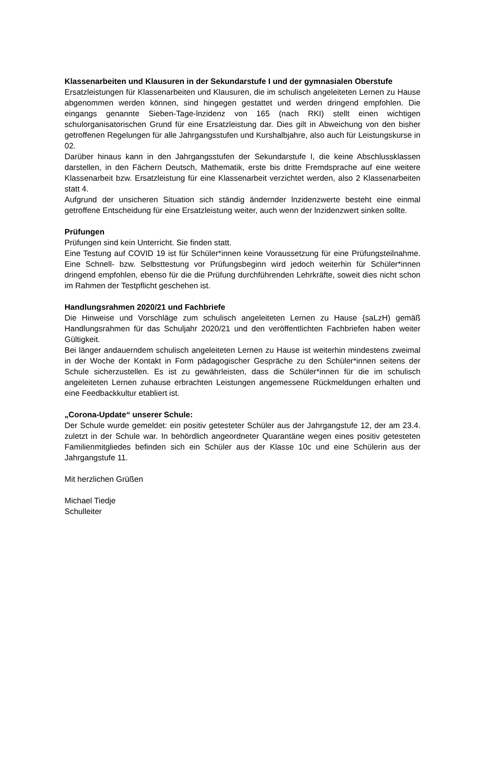Klassenarbeiten und Klausuren in der Sekundarstufe I und der gymnasialen Oberstufe
Ersatzleistungen für Klassenarbeiten und Klausuren, die im schulisch angeleiteten Lernen zu Hause abgenommen werden können, sind hingegen gestattet und werden dringend empfohlen. Die eingangs genannte Sieben-Tage-lnzidenz von 165 (nach RKI) stellt einen wichtigen schulorganisatorischen Grund für eine Ersatzleistung dar. Dies gilt in Abweichung von den bisher getroffenen Regelungen für alle Jahrgangsstufen und Kurshalbjahre, also auch für Leistungskurse in 02.
Darüber hinaus kann in den Jahrgangsstufen der Sekundarstufe I, die keine Abschlussklassen darstellen, in den Fächern Deutsch, Mathematik, erste bis dritte Fremdsprache auf eine weitere Klassenarbeit bzw. Ersatzleistung für eine Klassenarbeit verzichtet werden, also 2 Klassenarbeiten statt 4.
Aufgrund der unsicheren Situation sich ständig ändernder lnzidenzwerte besteht eine einmal getroffene Entscheidung für eine Ersatzleistung weiter, auch wenn der lnzidenzwert sinken sollte.
Prüfungen
Prüfungen sind kein Unterricht. Sie finden statt.
Eine Testung auf COVID 19 ist für Schüler*innen keine Voraussetzung für eine Prüfungsteilnahme. Eine Schnell- bzw. Selbsttestung vor Prüfungsbeginn wird jedoch weiterhin für Schüler*innen dringend empfohlen, ebenso für die die Prüfung durchführenden Lehrkräfte, soweit dies nicht schon im Rahmen der Testpflicht geschehen ist.
Handlungsrahmen 2020/21 und Fachbriefe
Die Hinweise und Vorschläge zum schulisch angeleiteten Lernen zu Hause {saLzH) gemäß Handlungsrahmen für das Schuljahr 2020/21 und den veröffentlichten Fachbriefen haben weiter Gültigkeit.
Bei länger andauerndem schulisch angeleiteten Lernen zu Hause ist weiterhin mindestens zweimal in der Woche der Kontakt in Form pädagogischer Gespräche zu den Schüler*innen seitens der Schule sicherzustellen. Es ist zu gewährleisten, dass die Schüler*innen für die im schulisch angeleiteten Lernen zuhause erbrachten Leistungen angemessene Rückmeldungen erhalten und eine Feedbackkultur etabliert ist.
„Corona-Update“ unserer Schule:
Der Schule wurde gemeldet: ein positiv getesteter Schüler aus der Jahrgangstufe 12, der am 23.4. zuletzt in der Schule war. In behördlich angeordneter Quarantäne wegen eines positiv getesteten Familienmitgliedes befinden sich ein Schüler aus der Klasse 10c und eine Schülerin aus der Jahrgangstufe 11.
Mit herzlichen Grüßen
Michael Tiedje
Schulleiter